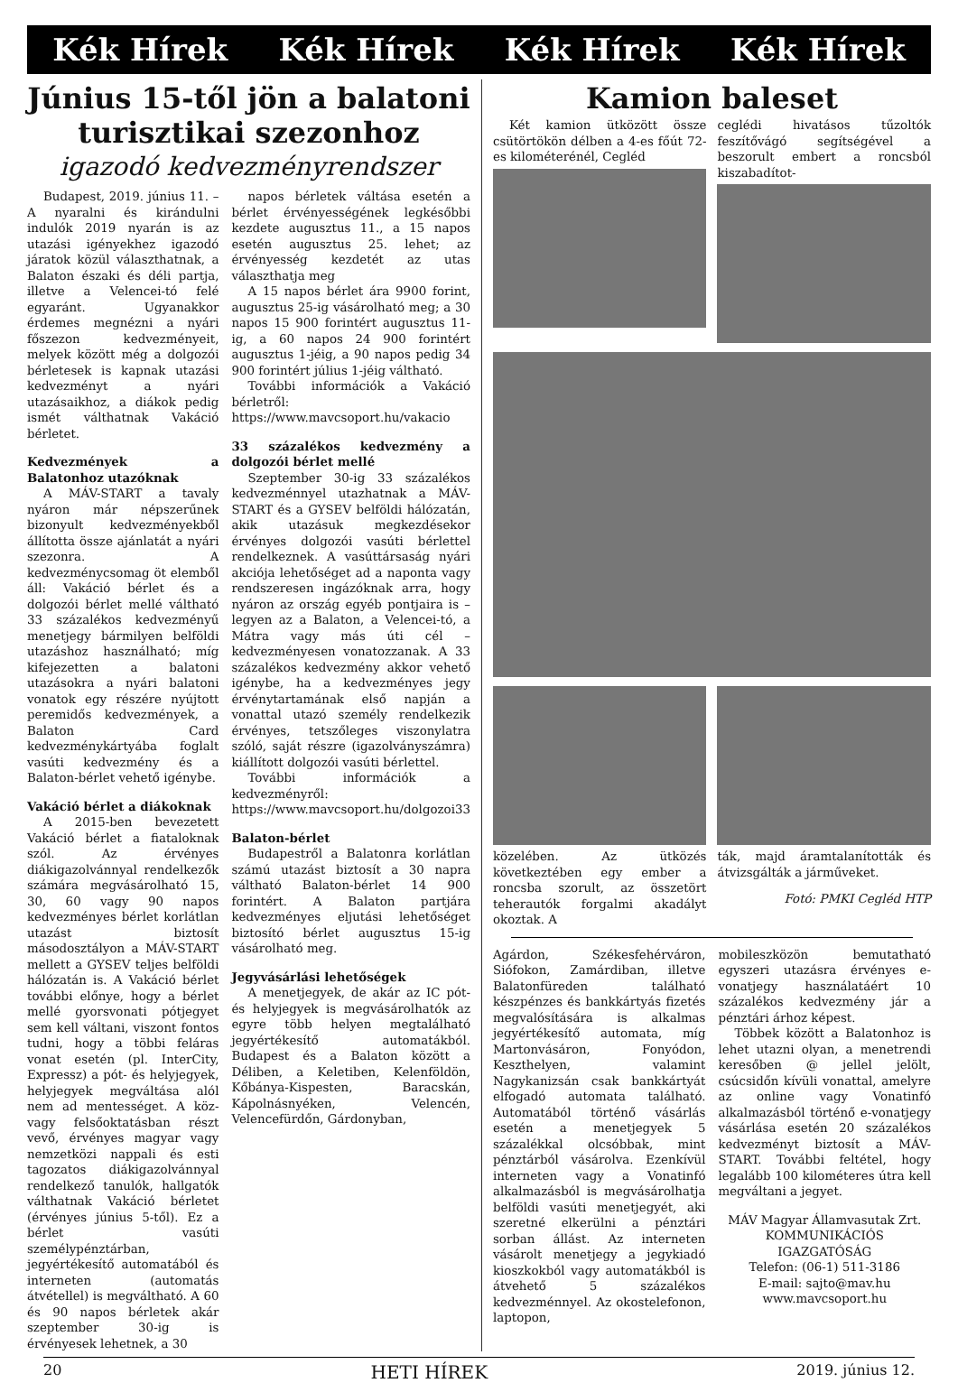Kék Hírek Kék Hírek Kék Hírek Kék Hírek
Június 15-től jön a balatoni turisztikai szezonhoz
igazodó kedvezményrendszer
Budapest, 2019. június 11. – A nyaralni és kirándulni indulók 2019 nyarán is az utazási igényekhez igazodó járatok közül választhatnak, a Balaton északi és déli partja, illetve a Velencei-tó felé egyaránt. Ugyanakkor érdemes megnézni a nyári főszezon kedvezményeit, melyek között még a dolgozói bérletesek is kapnak utazási kedvezményt a nyári utazásaikhoz, a diákok pedig ismét válthatnak Vakáció bérletet.
Kedvezmények a Balatonhoz utazóknak
A MÁV-START a tavaly nyáron már népszerűnek bizonyult kedvezményekből állította össze ajánlatát a nyári szezonra. A kedvezménycsomag öt elemből áll: Vakáció bérlet és a dolgozói bérlet mellé váltható 33 százalékos kedvezményű menetjegy bármilyen belföldi utazáshoz használható; míg kifejezetten a balatoni utazásokra a nyári balatoni vonatok egy részére nyújtott peremidős kedvezmények, a Balaton Card kedvezménykártyába foglalt vasúti kedvezmény és a Balaton-bérlet vehető igénybe.
Vakáció bérlet a diákoknak
A 2015-ben bevezetett Vakáció bérlet a fiataloknak szól. Az érvényes diákigazolvánnyal rendelkezők számára megvásárolható 15, 30, 60 vagy 90 napos kedvezményes bérlet korlátlan utazást biztosít másodosztályon a MÁV-START mellett a GYSEV teljes belföldi hálózatán is. A Vakáció bérlet további előnye, hogy a bérlet mellé gyorsvonati pótjegyet sem kell váltani, viszont fontos tudni, hogy a többi feláras vonat esetén (pl. InterCity, Expressz) a pót- és helyjegyek, helyjegyek megváltása alól nem ad mentességet. A köz- vagy felsőoktatásban részt vevő, érvényes magyar vagy nemzetközi nappali és esti tagozatos diákigazolvánnyal rendelkező tanulók, hallgatók válthatnak Vakáció bérletet (érvényes június 5-től). Ez a bérlet vasúti személypénztárban, jegyértékesítő automatából és interneten (automatás átvétellel) is megváltható. A 60 és 90 napos bérletek akár szeptember 30-ig is érvényesek lehetnek, a 30
napos bérletek váltása esetén a bérlet érvényességének legkésőbbi kezdete augusztus 11., a 15 napos esetén augusztus 25. lehet; az érvényesség kezdetét az utas választhatja meg
A 15 napos bérlet ára 9900 forint, augusztus 25-ig vásárolható meg; a 30 napos 15 900 forintért augusztus 11-ig, a 60 napos 24 900 forintért augusztus 1-jéig, a 90 napos pedig 34 900 forintért július 1-jéig váltható.
További információk a Vakáció bérletről: https://www.mavcsoport.hu/vakacio
33 százalékos kedvezmény a dolgozói bérlet mellé
Szeptember 30-ig 33 százalékos kedvezménnyel utazhatnak a MÁV-START és a GYSEV belföldi hálózatán, akik utazásuk megkezdésekor érvényes dolgozói vasúti bérlettel rendelkeznek. A vasúttársaság nyári akciója lehetőséget ad a naponta vagy rendszeresen ingázóknak arra, hogy nyáron az ország egyéb pontjaira is – legyen az a Balaton, a Velencei-tó, a Mátra vagy más úti cél – kedvezményesen vonatozzanak. A 33 százalékos kedvezmény akkor vehető igénybe, ha a kedvezményes jegy érvénytartamának első napján a vonattal utazó személy rendelkezik érvényes, tetszőleges viszonylatra szóló, saját részre (igazolványszámra) kiállított dolgozói vasúti bérlettel.
További információk a kedvezményről: https://www.mavcsoport.hu/dolgozoi33
Balaton-bérlet
Budapestről a Balatonra korlátlan számú utazást biztosít a 30 napra váltható Balaton-bérlet 14 900 forintért. A Balaton partjára kedvezményes eljutási lehetőséget biztosító bérlet augusztus 15-ig vásárolható meg.
Jegyvásárlási lehetőségek
A menetjegyek, de akár az IC pót- és helyjegyek is megvásárolhatók az egyre több helyen megtalálható jegyértékesítő automatákból. Budapest és a Balaton között a Déliben, a Keletiben, Kelenföldön, Kőbánya-Kispesten, Baracskán, Kápolnásnyéken, Velencén, Velencefürdőn, Gárdonyban,
Kamion baleset
Két kamion ütközött össze csütörtökön délben a 4-es főút 72-es kilométerénél, Cegléd
ceglédi hivatásos tűzoltók feszítővágó segítségével a beszorult embert a roncsból kiszabadítot-
közelében. Az ütközés következtében egy ember a roncsba szorult, az összetört teherautók forgalmi akadályt okoztak. A
ták, majd áramtalanították és átvizsgálták a járműveket.
Fotó: PMKI Cegléd HTP
Agárdon, Székesfehérváron, Siófokon, Zamárdiban, illetve Balatonfüreden található készpénzes és bankkártyás fizetés megvalósítására is alkalmas jegyértékesítő automata, míg Martonvásáron, Fonyódon, Keszthelyen, valamint Nagykanizsán csak bankkártyát elfogadó automata található. Automatából történő vásárlás esetén a menetjegyek 5 százalékkal olcsóbbak, mint pénztárból vásárolva. Ezenkívül interneten vagy a Vonatinfó alkalmazásból is megvásárolhatja belföldi vasúti menetjegyét, aki szeretné elkerülni a pénztári sorban állást. Az interneten vásárolt menetjegy a jegykiadó kioszkokból vagy automatákból is átvehető 5 százalékos kedvezménnyel. Az okostelefonon, laptopon,
mobileszközön bemutatható egyszeri utazásra érvényes e-vonatjegy használatáért 10 százalékos kedvezmény jár a pénztári árhoz képest.
Többek között a Balatonhoz is lehet utazni olyan, a menetrendi keresőben @ jellel jelölt, csúcsidőn kívüli vonattal, amelyre az online vagy Vonatinfó alkalmazásból történő e-vonatjegy vásárlása esetén 20 százalékos kedvezményt biztosít a MÁV-START. További feltétel, hogy legalább 100 kilométeres útra kell megváltani a jegyet.
MÁV Magyar Államvasutak Zrt.
KOMMUNIKÁCIÓS IGAZGATÓSÁG
Telefon: (06-1) 511-3186
E-mail: sajto@mav.hu
www.mavcsoport.hu
20 HETI HÍREK 2019. június 12.